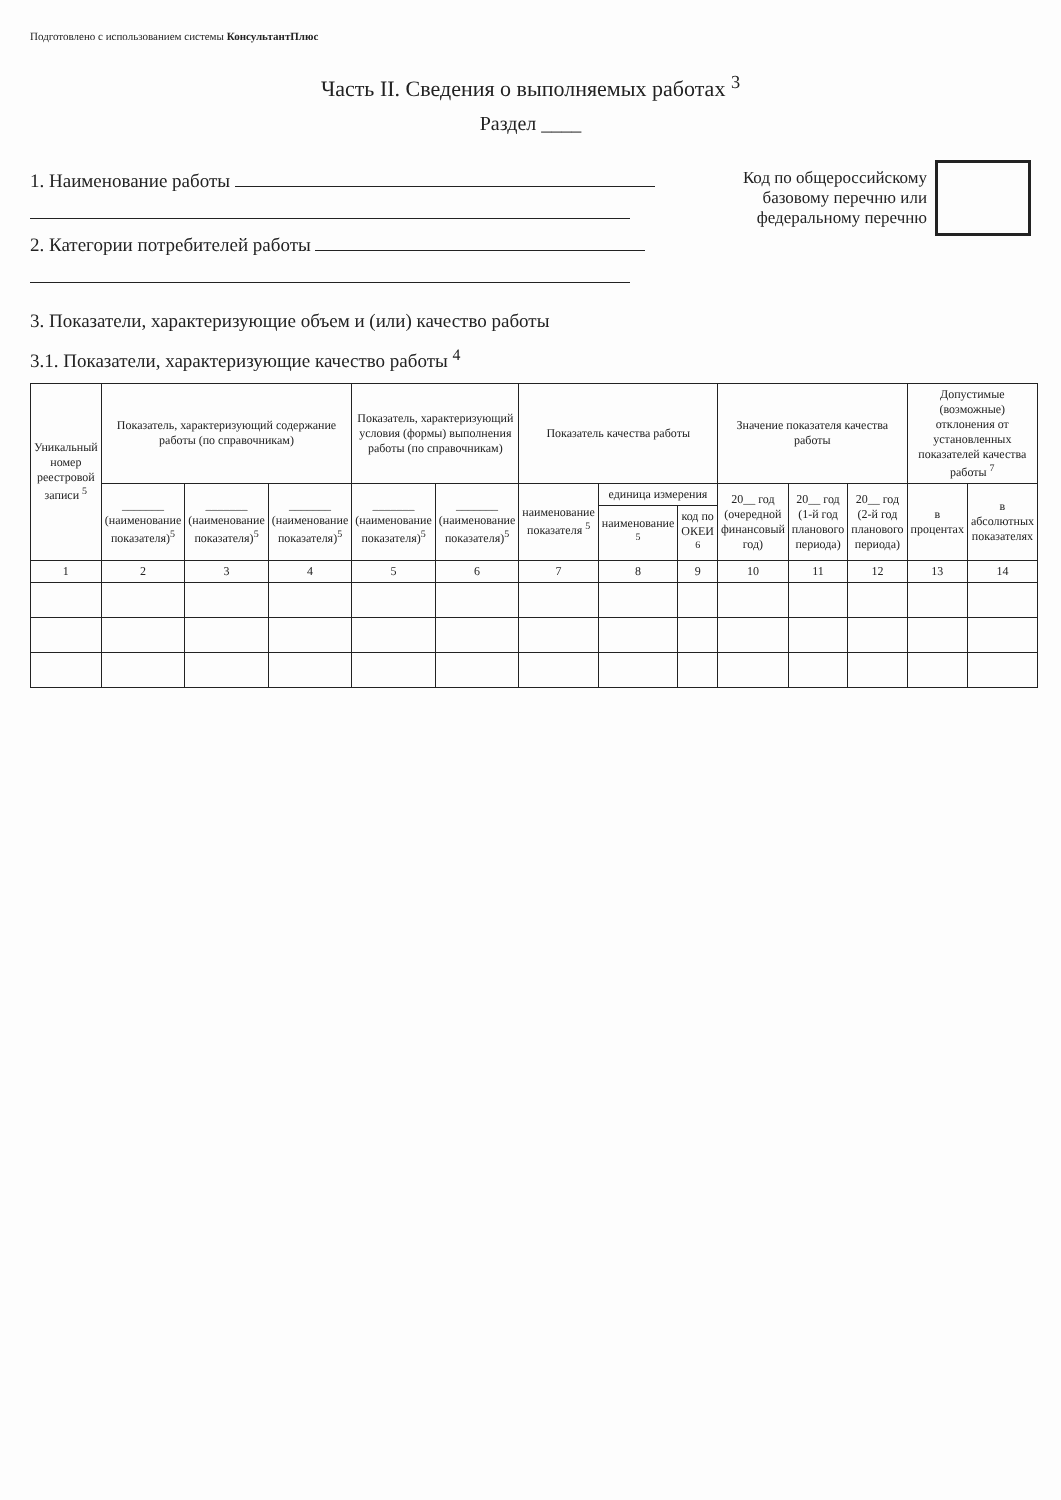Подготовлено с использованием системы КонсультантПлюс
Часть II. Сведения о выполняемых работах <sup>3</sup>
Раздел ____
1. Наименование работы
2. Категории потребителей работы
Код по общероссийскому
базовому перечню или
федеральному перечню
3. Показатели, характеризующие объем и (или) качество работы
3.1. Показатели, характеризующие качество работы <sup>4</sup>
| Уникальный номер реестровой записи <sup>5</sup> | Показатель, характеризующий содержание работы (по справочникам) | | | Показатель, характеризующий условия (формы) выполнения работы (по справочникам) | | Показатель качества работы | | | Значение показателя качества работы | | | Допустимые (возможные) отклонения от установленных показателей качества работы <sup>7</sup> | |
| --- | --- | --- | --- | --- | --- | --- | --- | --- | --- | --- | --- | --- | --- |
| | _______ (наименование показателя)<sup>5</sup> | _______ (наименование показателя)<sup>5</sup> | _______ (наименование показателя)<sup>5</sup> | _______ (наименование показателя)<sup>5</sup> | _______ (наименование показателя)<sup>5</sup> | наименование показателя <sup>5</sup> | единица измерения | | 20__ год (очередной финансовый год) | 20__ год (1-й год планового периода) | 20__ год (2-й год планового периода) | в процентах | в абсолютных показателях |
| | | | | | | | наименование <sup>5</sup> | код по ОКЕИ <sup>6</sup> | | | | | |
| 1 | 2 | 3 | 4 | 5 | 6 | 7 | 8 | 9 | 10 | 11 | 12 | 13 | 14 |